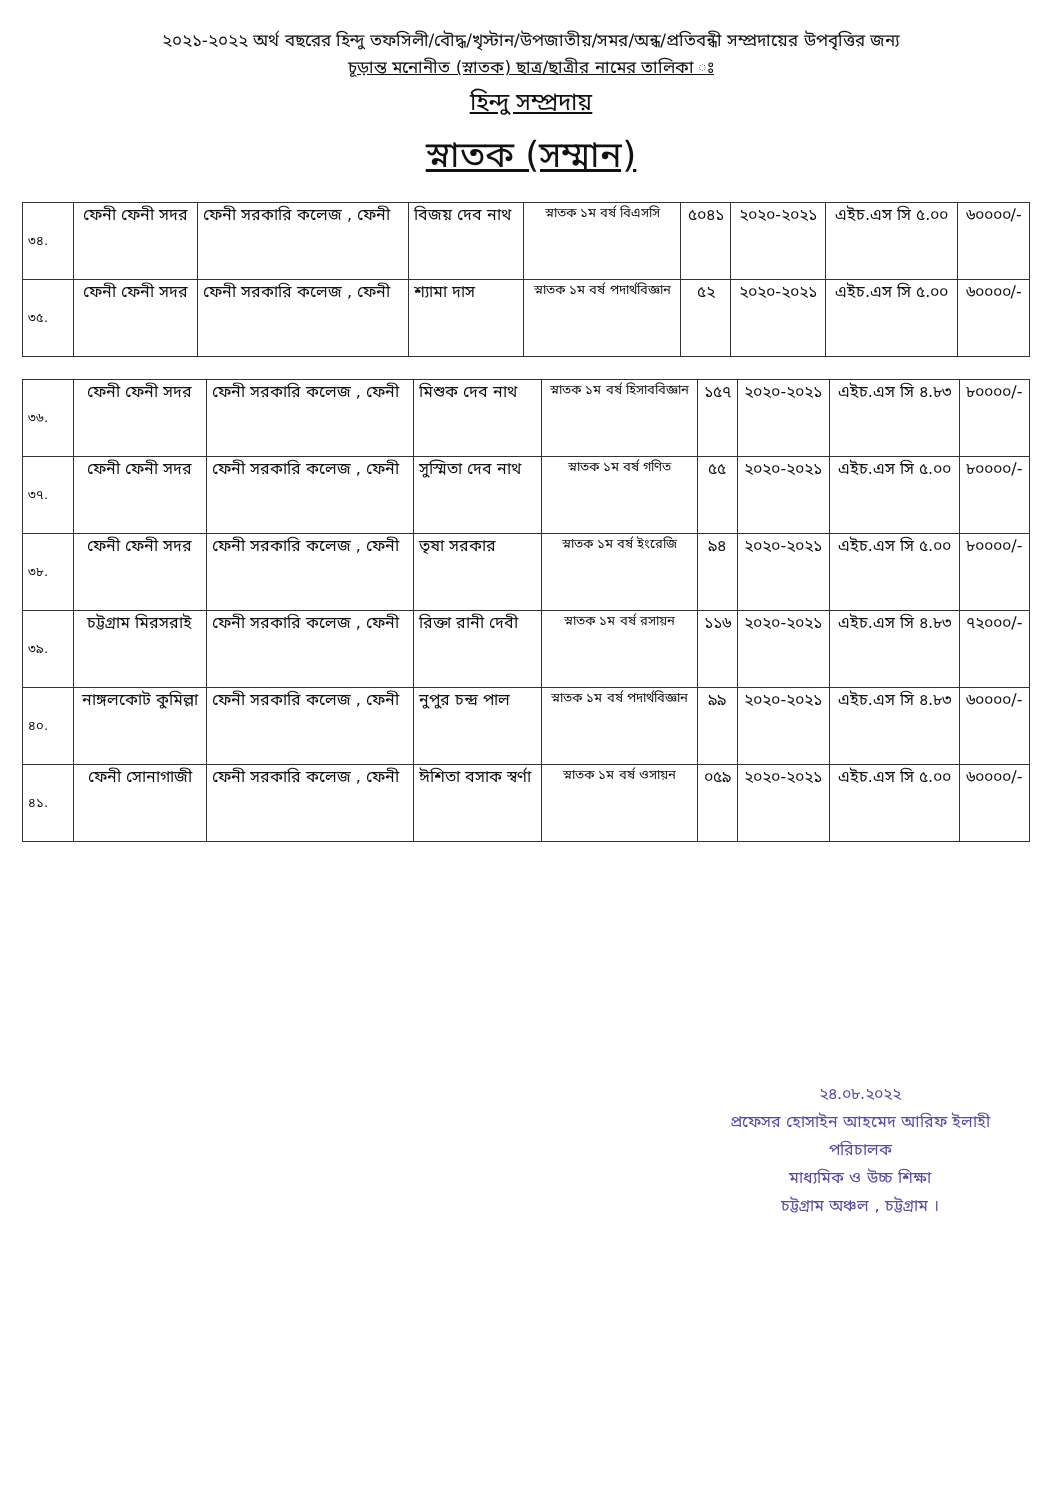২০২১-২০২২ অর্থ বছরের হিন্দু তফসিলী/বৌদ্ধ/খৃস্টান/উপজাতীয়/সমর/অন্ধ/প্রতিবন্ধী সম্প্রদায়ের উপবৃত্তির জন্য
চূড়ান্ত মনোনীত (স্নাতক) ছাত্র/ছাত্রীর নামের তালিকা ঃ
হিন্দু সম্প্রদায়
স্নাতক (সম্মান)
| ৩৪. | ফেনী ফেনী সদর | ফেনী সরকারি কলেজ , ফেনী | বিজয় দেব নাথ | স্নাতক ১ম বর্ষ বিএসসি | ৫০৪১ | ২০২০-২০২১ | এইচ.এস সি ৫.০০ | ৬০০০০/- |
| ৩৫. | ফেনী ফেনী সদর | ফেনী সরকারি কলেজ , ফেনী | শ্যামা দাস | স্নাতক ১ম বর্ষ পদার্থবিজ্ঞান | ৫২ | ২০২০-২০২১ | এইচ.এস সি ৫.০০ | ৬০০০০/- |
| ৩৬. | ফেনী ফেনী সদর | ফেনী সরকারি কলেজ , ফেনী | মিশুক দেব নাথ | স্নাতক ১ম বর্ষ হিসাববিজ্ঞান | ১৫৭ | ২০২০-২০২১ | এইচ.এস সি ৪.৮৩ | ৮০০০০/- |
| ৩৭. | ফেনী ফেনী সদর | ফেনী সরকারি কলেজ , ফেনী | সুস্মিতা দেব নাথ | স্নাতক ১ম বর্ষ গণিত | ৫৫ | ২০২০-২০২১ | এইচ.এস সি ৫.০০ | ৮০০০০/- |
| ৩৮. | ফেনী ফেনী সদর | ফেনী সরকারি কলেজ , ফেনী | তৃষা সরকার | স্নাতক ১ম বর্ষ ইংরেজি | ৯৪ | ২০২০-২০২১ | এইচ.এস সি ৫.০০ | ৮০০০০/- |
| ৩৯. | চট্টগ্রাম মিরসরাই | ফেনী সরকারি কলেজ , ফেনী | রিক্তা রানী দেবী | স্নাতক ১ম বর্ষ রসায়ন | ১১৬ | ২০২০-২০২১ | এইচ.এস সি ৪.৮৩ | ৭২০০০/- |
| ৪০. | নাঙ্গলকোট কুমিল্লা | ফেনী সরকারি কলেজ , ফেনী | নুপুর চন্দ্র পাল | স্নাতক ১ম বর্ষ পদার্থবিজ্ঞান | ৯৯ | ২০২০-২০২১ | এইচ.এস সি ৪.৮৩ | ৬০০০০/- |
| ৪১. | ফেনী সোনাগাজী | ফেনী সরকারি কলেজ , ফেনী | ঈশিতা বসাক স্বর্ণা | স্নাতক ১ম বর্ষ ওসায়ন | ০৫৯ | ২০২০-২০২১ | এইচ.এস সি ৫.০০ | ৬০০০০/- |
২৪.০৮.২০২২
প্রফেসর হোসাইন আহমেদ আরিফ ইলাহী
পরিচালক
মাধ্যমিক ও উচ্চ শিক্ষা
চট্টগ্রাম অঞ্চল , চট্টগ্রাম ।